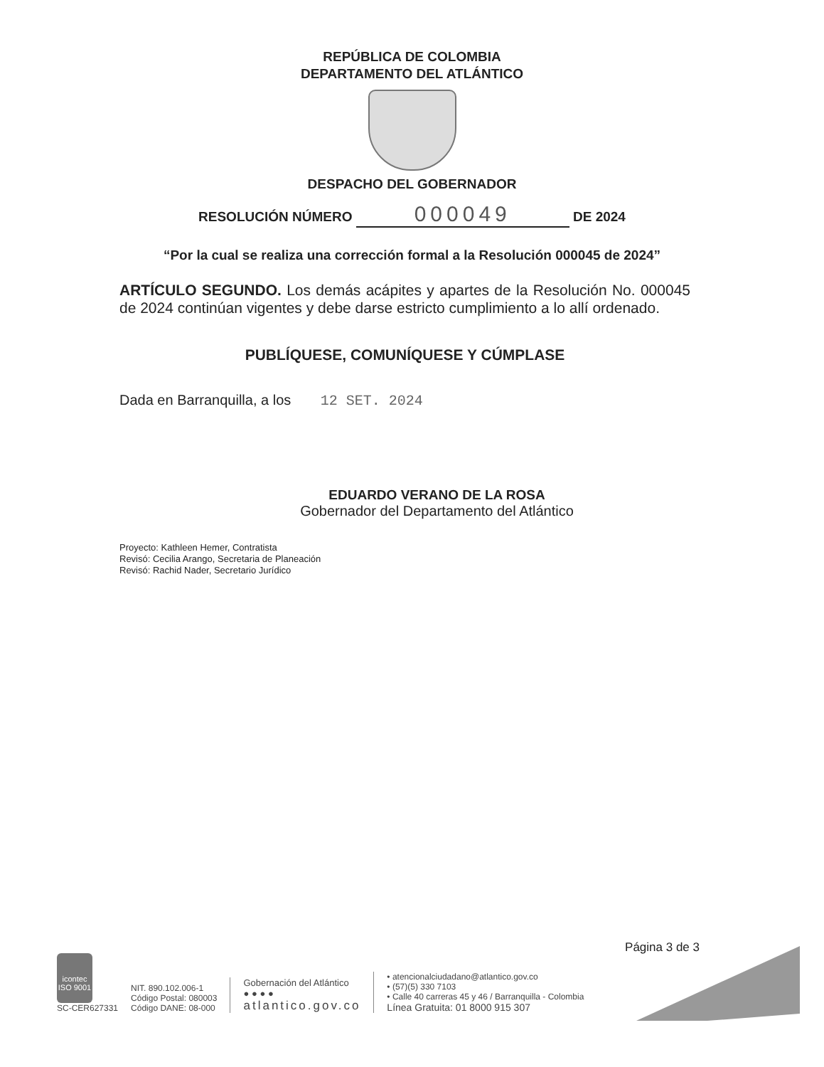REPÚBLICA DE COLOMBIA
DEPARTAMENTO DEL ATLÁNTICO
DESPACHO DEL GOBERNADOR
RESOLUCIÓN NÚMERO 000049 DE 2024
“Por la cual se realiza una corrección formal a la Resolución 000045 de 2024”
ARTÍCULO SEGUNDO. Los demás acápites y apartes de la Resolución No. 000045 de 2024 continúan vigentes y debe darse estricto cumplimiento a lo allí ordenado.
PUBLÍQUESE, COMUNÍQUESE Y CÚMPLASE
Dada en Barranquilla, a los 12 SET. 2024
EDUARDO VERANO DE LA ROSA
Gobernador del Departamento del Atlántico
Proyecto: Kathleen Hemer, Contratista
Revisó: Cecilia Arango, Secretaria de Planeación
Revisó: Rachid Nader, Secretario Jurídico
Página 3 de 3
icontec
ISO 9001
SC-CER627331
NIT. 890.102.006-1
Código Postal: 080003
Código DANE: 08-000
Gobernación del Atlántico
● ● ● ●
atlantico.gov.co
• atencionalciudadano@atlantico.gov.co
• (57)(5) 330 7103
• Calle 40 carreras 45 y 46 / Barranquilla - Colombia
Línea Gratuita: 01 8000 915 307